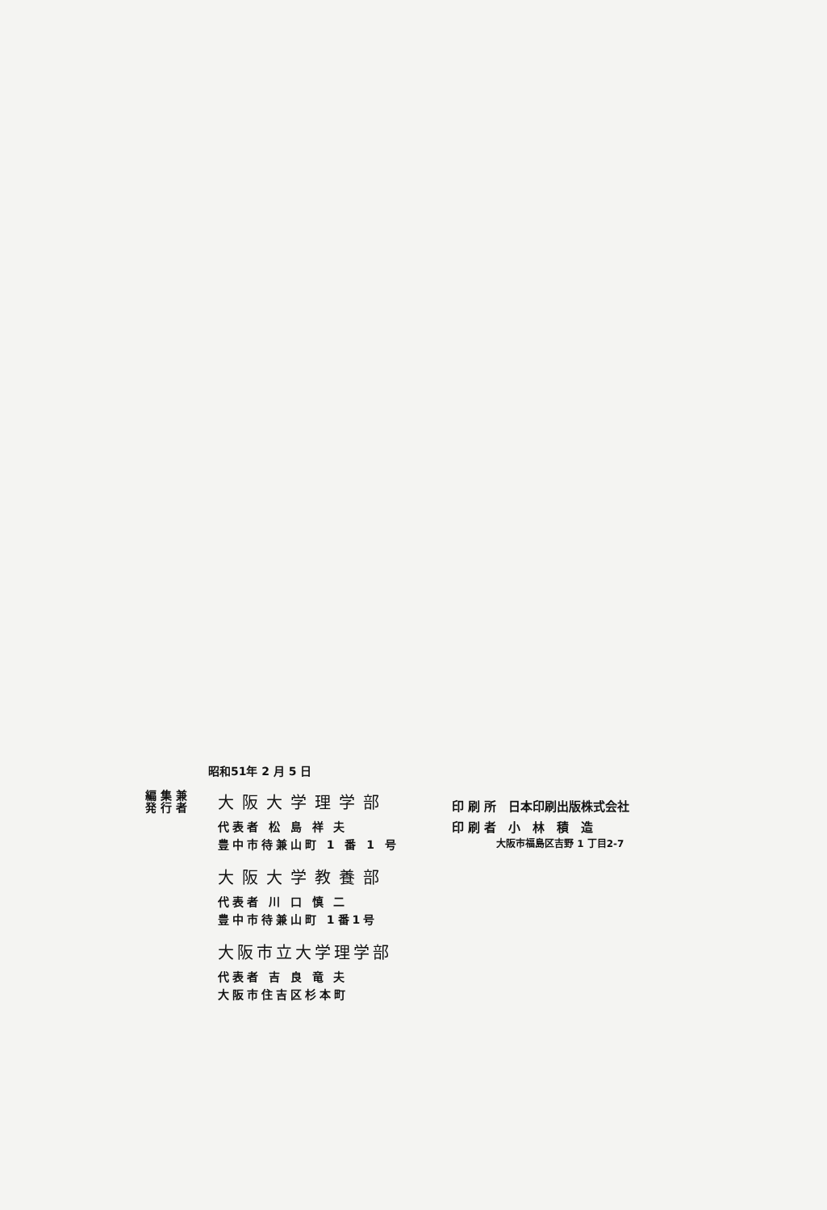昭和51年 2 月 5 日
編 集 兼
発 行 者
大阪大学理学部
代表者 松 島 祥 夫
豊中市待兼山町 1 番 1 号
大阪大学教養部
代表者 川 口 慎 二
豊中市待兼山町 1番1号
大阪市立大学理学部
代表者 吉 良 竜 夫
大阪市住吉区杉本町
印 刷 所　日本印刷出版株式会社
印 刷 者　小　林　積　造
大阪市福島区吉野 1 丁目2-7